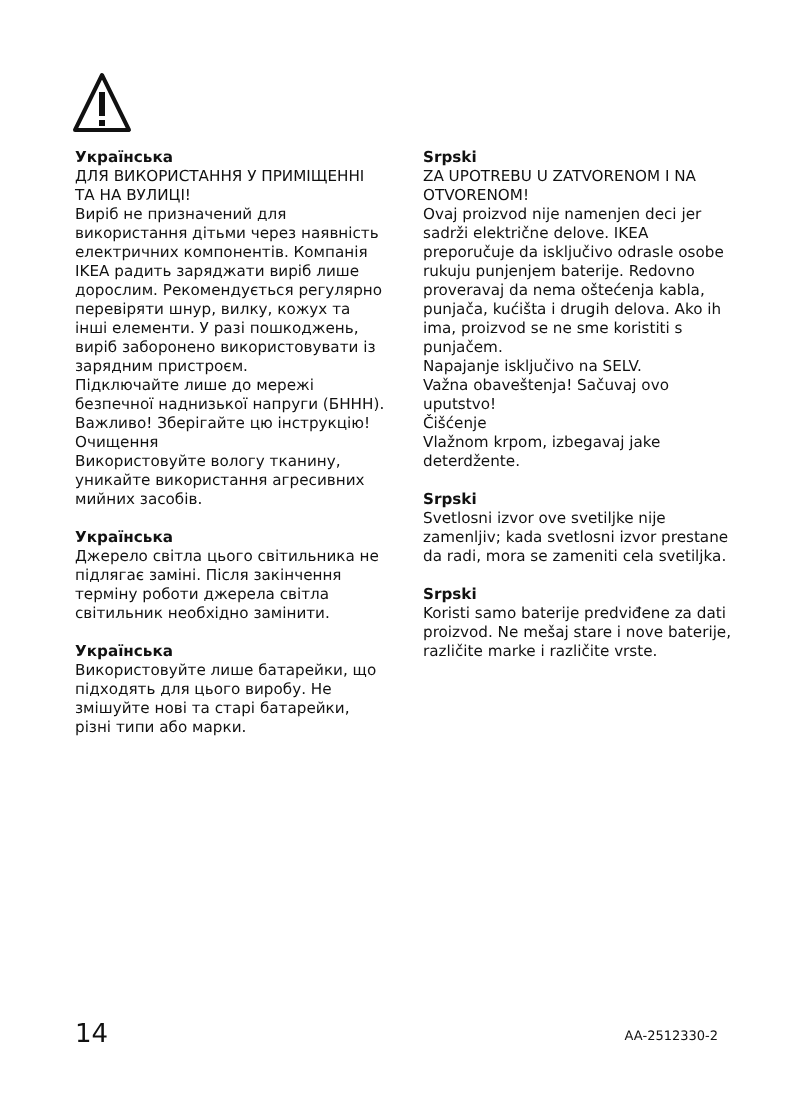Українська
ДЛЯ ВИКОРИСТАННЯ У ПРИМІЩЕННІ ТА НА ВУЛИЦІ!
Виріб не призначений для використання дітьми через наявність електричних компонентів. Компанія IKEA радить заряджати виріб лише дорослим. Рекомендується регулярно перевіряти шнур, вилку, кожух та інші елементи. У разі пошкоджень, виріб заборонено використовувати із зарядним пристроєм.
Підключайте лише до мережі безпечної наднизької напруги (БННН).
Важливо! Зберігайте цю інструкцію!
Очищення
Використовуйте вологу тканину, уникайте використання агресивних мийних засобів.
Українська
Джерело світла цього світильника не підлягає заміні. Після закінчення терміну роботи джерела світла світильник необхідно замінити.
Українська
Використовуйте лише батарейки, що підходять для цього виробу. Не змішуйте нові та старі батарейки, різні типи або марки.
Srpski
ZA UPOTREBU U ZATVORENOM I NA OTVORENOM!
Ovaj proizvod nije namenjen deci jer sadrži električne delove. IKEA preporučuje da isključivo odrasle osobe rukuju punjenjem baterije. Redovno proveravaj da nema oštećenja kabla, punjača, kućišta i drugih delova. Ako ih ima, proizvod se ne sme koristiti s punjačem.
Napajanje isključivo na SELV.
Važna obaveštenja! Sačuvaj ovo uputstvo!
Čišćenje
Vlažnom krpom, izbegavaj jake deterdžente.
Srpski
Svetlosni izvor ove svetiljke nije zamenljiv; kada svetlosni izvor prestane da radi, mora se zameniti cela svetiljka.
Srpski
Koristi samo baterije predviđene za dati proizvod. Ne mešaj stare i nove baterije, različite marke i različite vrste.
14 AA-2512330-2